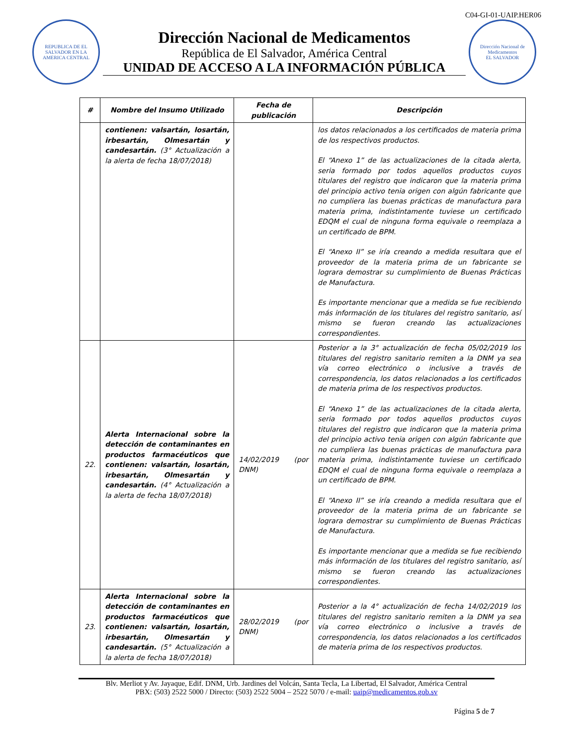C04-GI-01-UAIP.HER06
REPUBLICA DE EL SALVADOR EN LA AMERICA CENTRAL
Dirección Nacional de Medicamentos
República de El Salvador, América Central
UNIDAD DE ACCESO A LA INFORMACIÓN PÚBLICA
Dirección Nacional de Medicamentos
EL SALVADOR
| # | Nombre del Insumo Utilizado | Fecha de publicación | Descripción |
| --- | --- | --- | --- |
| | contienen: valsartán, losartán, irbesartán, Olmesartán y candesartán. (3° Actualización a la alerta de fecha 18/07/2018) | | los datos relacionados a los certificados de materia prima de los respectivos productos. El “Anexo 1” de las actualizaciones de la citada alerta, seria formado por todos aquellos productos cuyos titulares del registro que indicaron que la materia prima del principio activo tenia origen con algún fabricante que no cumpliera las buenas prácticas de manufactura para materia prima, indistintamente tuviese un certificado EDQM el cual de ninguna forma equivale o reemplaza a un certificado de BPM. El “Anexo II” se iría creando a medida resultara que el proveedor de la materia prima de un fabricante se lograra demostrar su cumplimiento de Buenas Prácticas de Manufactura. Es importante mencionar que a medida se fue recibiendo más información de los titulares del registro sanitario, así mismo se fueron creando las actualizaciones correspondientes. |
| 22. | Alerta Internacional sobre la detección de contaminantes en productos farmacéuticos que contienen: valsartán, losartán, irbesartán, Olmesartán y candesartán. (4° Actualización a la alerta de fecha 18/07/2018) | 14/02/2019 (por DNM) | Posterior a la 3° actualización de fecha 05/02/2019 los titulares del registro sanitario remiten a la DNM ya sea vía correo electrónico o inclusive a través de correspondencia, los datos relacionados a los certificados de materia prima de los respectivos productos. El “Anexo 1” de las actualizaciones de la citada alerta, seria formado por todos aquellos productos cuyos titulares del registro que indicaron que la materia prima del principio activo tenia origen con algún fabricante que no cumpliera las buenas prácticas de manufactura para materia prima, indistintamente tuviese un certificado EDQM el cual de ninguna forma equivale o reemplaza a un certificado de BPM. El “Anexo II” se iría creando a medida resultara que el proveedor de la materia prima de un fabricante se lograra demostrar su cumplimiento de Buenas Prácticas de Manufactura. Es importante mencionar que a medida se fue recibiendo más información de los titulares del registro sanitario, así mismo se fueron creando las actualizaciones correspondientes. |
| 23. | Alerta Internacional sobre la detección de contaminantes en productos farmacéuticos que contienen: valsartán, losartán, irbesartán, Olmesartán y candesartán. (5° Actualización a la alerta de fecha 18/07/2018) | 28/02/2019 (por DNM) | Posterior a la 4° actualización de fecha 14/02/2019 los titulares del registro sanitario remiten a la DNM ya sea vía correo electrónico o inclusive a través de correspondencia, los datos relacionados a los certificados de materia prima de los respectivos productos. |
Blv. Merliot y Av. Jayaque, Edif. DNM, Urb. Jardines del Volcán, Santa Tecla, La Libertad, El Salvador, América Central
PBX: (503) 2522 5000 / Directo: (503) 2522 5004 – 2522 5070 / e-mail: uaip@medicamentos.gob.sv
Página 5 de 7